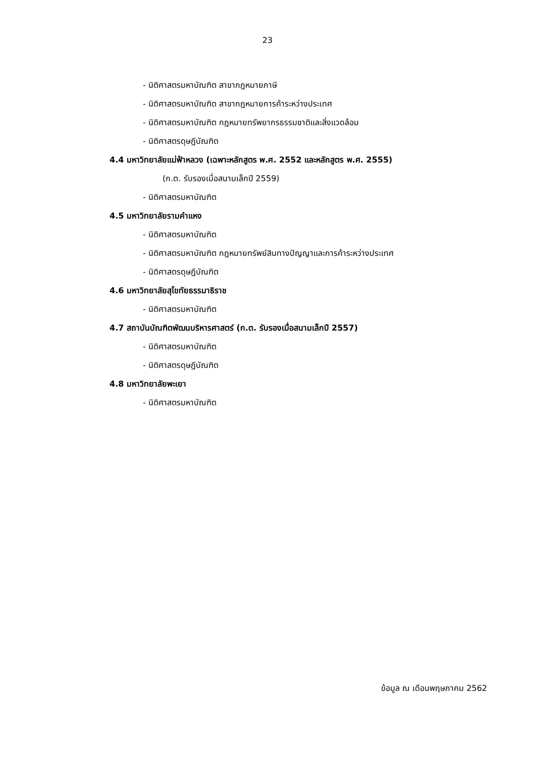23
- นิติศาสตรมหาบัณฑิต สาขากฎหมายภาษี
- นิติศาสตรมหาบัณฑิต สาขากฎหมายการค้าระหว่างประเทศ
- นิติศาสตรมหาบัณฑิต กฎหมายทรัพยากรธรรมชาติและสิ่งแวดล้อม
- นิติศาสตรดุษฎีบัณฑิต
4.4 มหาวิทยาลัยแม่ฟ้าหลวง (เฉพาะหลักสูตร พ.ศ. 2552 และหลักสูตร พ.ศ. 2555)
(ก.ต. รับรองเมื่อสนามเล็กปี 2559)
- นิติศาสตรมหาบัณฑิต
4.5 มหาวิทยาลัยรามคำแหง
- นิติศาสตรมหาบัณฑิต
- นิติศาสตรมหาบัณฑิต กฎหมายทรัพย์สินทางปัญญาและการค้าระหว่างประเทศ
- นิติศาสตรดุษฎีบัณฑิต
4.6 มหาวิทยาลัยสุโขทัยธรรมาธิราช
- นิติศาสตรมหาบัณฑิต
4.7 สถาบันบัณฑิตพัฒนบริหารศาสตร์ (ก.ต. รับรองเมื่อสนามเล็กปี 2557)
- นิติศาสตรมหาบัณฑิต
- นิติศาสตรดุษฎีบัณฑิต
4.8 มหาวิทยาลัยพะเยา
- นิติศาสตรมหาบัณฑิต
ข้อมูล ณ เดือนพฤษภาคม 2562